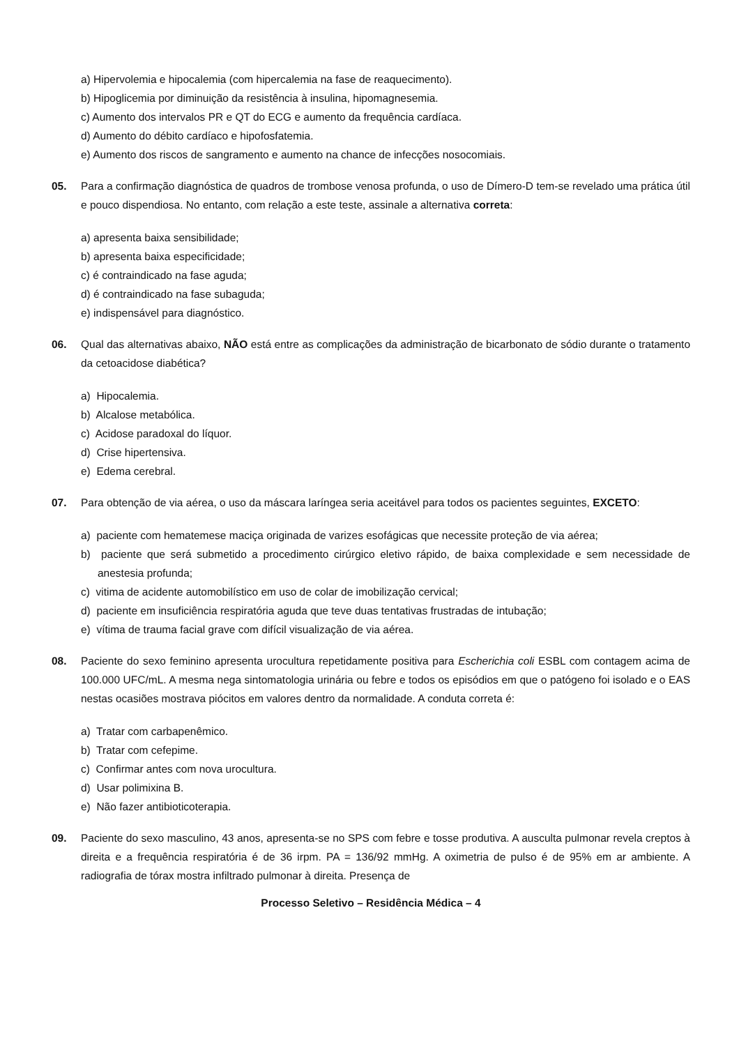a) Hipervolemia e hipocalemia (com hipercalemia na fase de reaquecimento).
b) Hipoglicemia por diminuição da resistência à insulina, hipomagnesemia.
c) Aumento dos intervalos PR e QT do ECG e aumento da frequência cardíaca.
d) Aumento do débito cardíaco e hipofosfatemia.
e) Aumento dos riscos de sangramento e aumento na chance de infecções nosocomiais.
05. Para a confirmação diagnóstica de quadros de trombose venosa profunda, o uso de Dímero-D tem-se revelado uma prática útil e pouco dispendiosa. No entanto, com relação a este teste, assinale a alternativa correta:
a) apresenta baixa sensibilidade;
b) apresenta baixa especificidade;
c) é contraindicado na fase aguda;
d) é contraindicado na fase subaguda;
e) indispensável para diagnóstico.
06. Qual das alternativas abaixo, NÃO está entre as complicações da administração de bicarbonato de sódio durante o tratamento da cetoacidose diabética?
a) Hipocalemia.
b) Alcalose metabólica.
c) Acidose paradoxal do líquor.
d) Crise hipertensiva.
e) Edema cerebral.
07. Para obtenção de via aérea, o uso da máscara laríngea seria aceitável para todos os pacientes seguintes, EXCETO:
a) paciente com hematemese maciça originada de varizes esofágicas que necessite proteção de via aérea;
b) paciente que será submetido a procedimento cirúrgico eletivo rápido, de baixa complexidade e sem necessidade de anestesia profunda;
c) vitima de acidente automobilístico em uso de colar de imobilização cervical;
d) paciente em insuficiência respiratória aguda que teve duas tentativas frustradas de intubação;
e) vítima de trauma facial grave com difícil visualização de via aérea.
08. Paciente do sexo feminino apresenta urocultura repetidamente positiva para Escherichia coli ESBL com contagem acima de 100.000 UFC/mL. A mesma nega sintomatologia urinária ou febre e todos os episódios em que o patógeno foi isolado e o EAS nestas ocasiões mostrava piócitos em valores dentro da normalidade. A conduta correta é:
a) Tratar com carbapenêmico.
b) Tratar com cefepime.
c) Confirmar antes com nova urocultura.
d) Usar polimixina B.
e) Não fazer antibioticoterapia.
09. Paciente do sexo masculino, 43 anos, apresenta-se no SPS com febre e tosse produtiva. A ausculta pulmonar revela creptos à direita e a frequência respiratória é de 36 irpm. PA = 136/92 mmHg. A oximetria de pulso é de 95% em ar ambiente. A radiografia de tórax mostra infiltrado pulmonar à direita. Presença de
Processo Seletivo – Residência Médica – 4